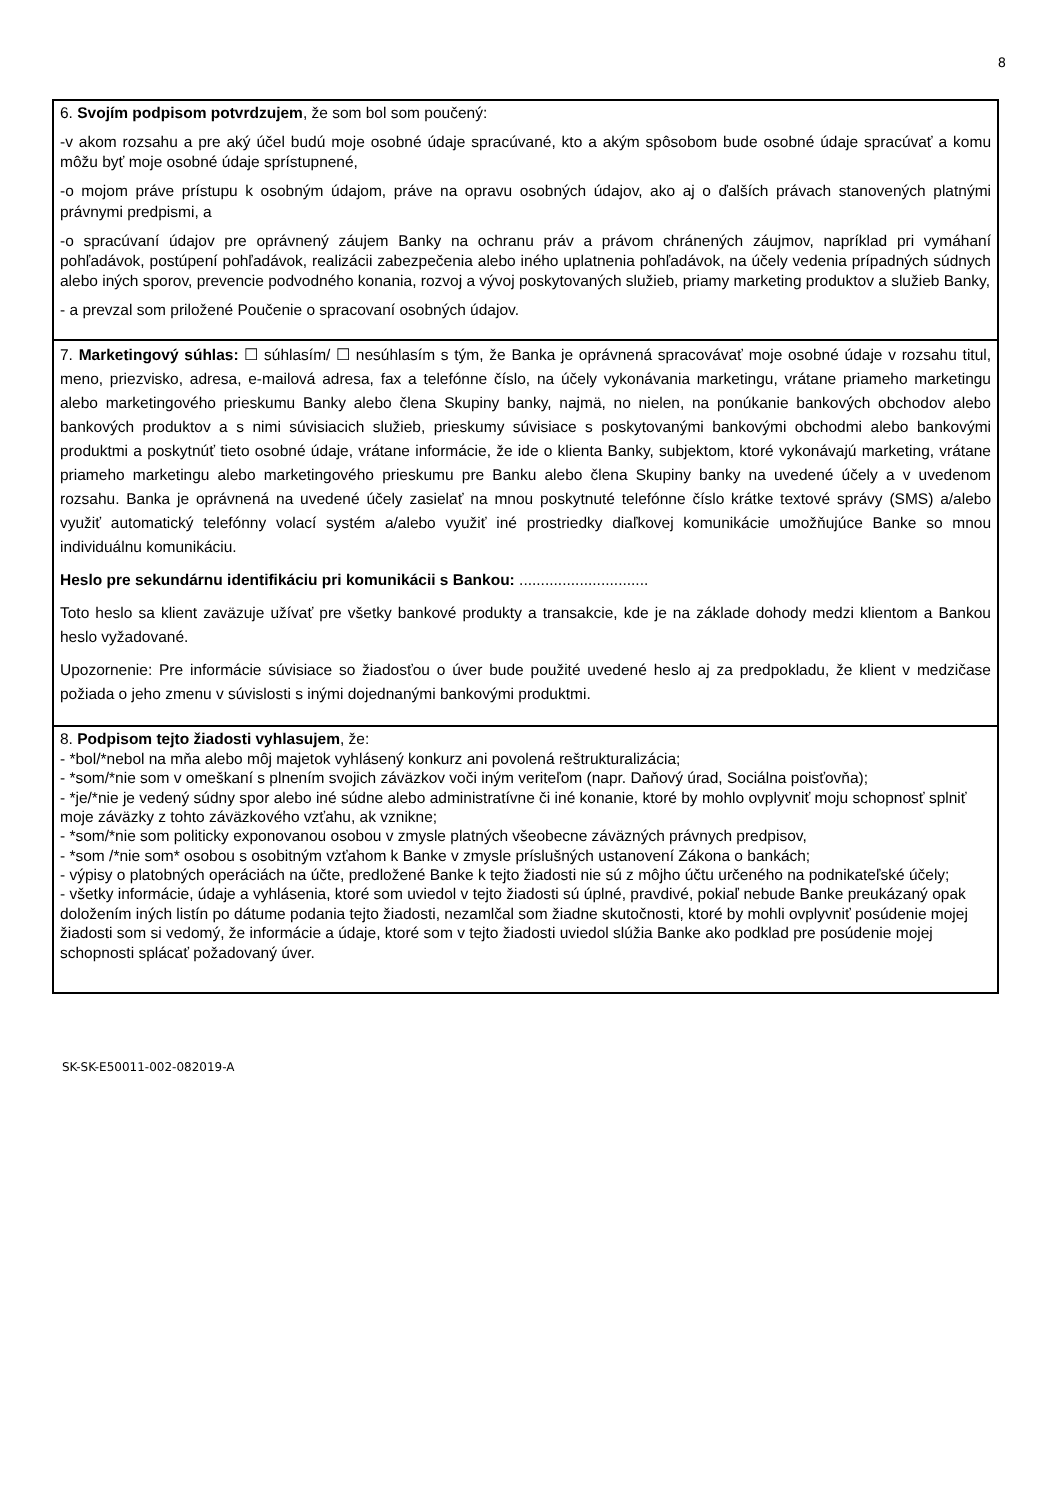8
6. Svojím podpisom potvrdzujem, že som bol som poučený:
-v akom rozsahu a pre aký účel budú moje osobné údaje spracúvané, kto a akým spôsobom bude osobné údaje spracúvať a komu môžu byť moje osobné údaje sprístupnené,
-o mojom práve prístupu k osobným údajom, práve na opravu osobných údajov, ako aj o ďalších právach stanovených platnými právnymi predpismi, a
-o spracúvaní údajov pre oprávnený záujem Banky na ochranu práv a právom chránených záujmov, napríklad pri vymáhaní pohľadávok, postúpení pohľadávok, realizácii zabezpečenia alebo iného uplatnenia pohľadávok, na účely vedenia prípadných súdnych alebo iných sporov, prevencie podvodného konania, rozvoj a vývoj poskytovaných služieb, priamy marketing produktov a služieb Banky,
- a prevzal som priložené Poučenie o spracovaní osobných údajov.
7. Marketingový súhlas: ☐ súhlasím/ ☐ nesúhlasím s tým, že Banka je oprávnená spracovávať moje osobné údaje v rozsahu titul, meno, priezvisko, adresa, e-mailová adresa, fax a telefónne číslo, na účely vykonávania marketingu, vrátane priameho marketingu alebo marketingového prieskumu Banky alebo člena Skupiny banky, najmä, no nielen, na ponúkanie bankových obchodov alebo bankových produktov a s nimi súvisiacich služieb, prieskumy súvisiace s poskytovanými bankovými obchodmi alebo bankovými produktmi a poskytnúť tieto osobné údaje, vrátane informácie, že ide o klienta Banky, subjektom, ktoré vykonávajú marketing, vrátane priameho marketingu alebo marketingového prieskumu pre Banku alebo člena Skupiny banky na uvedené účely a v uvedenom rozsahu. Banka je oprávnená na uvedené účely zasielať na mnou poskytnuté telefónne číslo krátke textové správy (SMS) a/alebo využiť automatický telefónny volací systém a/alebo využiť iné prostriedky diaľkovej komunikácie umožňujúce Banke so mnou individuálnu komunikáciu.
Heslo pre sekundárnu identifikáciu pri komunikácii s Bankou: ..............................
Toto heslo sa klient zaväzuje užívať pre všetky bankové produkty a transakcie, kde je na základe dohody medzi klientom a Bankou heslo vyžadované.
Upozornenie: Pre informácie súvisiace so žiadosťou o úver bude použité uvedené heslo aj za predpokladu, že klient v medzičase požiada o jeho zmenu v súvislosti s inými dojednanými bankovými produktmi.
8. Podpisom tejto žiadosti vyhlasujem, že:
- *bol/*nebol na mňa alebo môj majetok vyhlásený konkurz ani povolená reštrukturalizácia;
- *som/*nie som v omeškaní s plnením svojich záväzkov voči iným veriteľom (napr. Daňový úrad, Sociálna poisťovňa);
- *je/*nie je vedený súdny spor alebo iné súdne alebo administratívne či iné konanie, ktoré by mohlo ovplyvniť moju schopnosť splniť moje záväzky z tohto záväzkového vzťahu, ak vznikne;
- *som/*nie som politicky exponovanou osobou v zmysle platných všeobecne záväzných právnych predpisov,
- *som /*nie som* osobou s osobitným vzťahom k Banke v zmysle príslušných ustanovení Zákona o bankách;
- výpisy o platobných operáciách na účte, predložené Banke k tejto žiadosti nie sú z môjho účtu určeného na podnikateľské účely;
- všetky informácie, údaje a vyhlásenia, ktoré som uviedol v tejto žiadosti sú úplné, pravdivé, pokiaľ nebude Banke preukázaný opak doložením iných listín po dátume podania tejto žiadosti, nezamlčal som žiadne skutočnosti, ktoré by mohli ovplyvniť posúdenie mojej žiadosti som si vedomý, že informácie a údaje, ktoré som v tejto žiadosti uviedol slúžia Banke ako podklad pre posúdenie mojej schopnosti splácať požadovaný úver.
SK-SK-E50011-002-082019-A